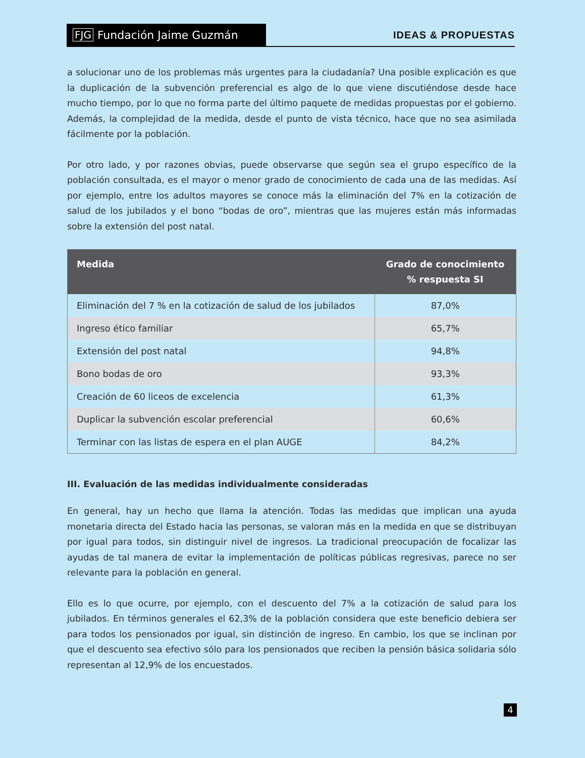FJG Fundación Jaime Guzmán
IDEAS & PROPUESTAS
a solucionar uno de los problemas más urgentes para la ciudadanía? Una posible explicación es que la duplicación de la subvención preferencial es algo de lo que viene discutiéndose desde hace mucho tiempo, por lo que no forma parte del último paquete de medidas propuestas por el gobierno. Además, la complejidad de la medida, desde el punto de vista técnico, hace que no sea asimilada fácilmente por la población.
Por otro lado, y por razones obvias, puede observarse que según sea el grupo específico de la población consultada, es el mayor o menor grado de conocimiento de cada una de las medidas. Así por ejemplo, entre los adultos mayores se conoce más la eliminación del 7% en la cotización de salud de los jubilados y el bono “bodas de oro”, mientras que las mujeres están más informadas sobre la extensión del post natal.
| Medida | Grado de conocimiento % respuesta SI |
| --- | --- |
| Eliminación del 7 % en la cotización de salud de los jubilados | 87,0% |
| Ingreso ético familiar | 65,7% |
| Extensión del post natal | 94,8% |
| Bono bodas de oro | 93,3% |
| Creación de 60 liceos de excelencia | 61,3% |
| Duplicar la subvención escolar preferencial | 60,6% |
| Terminar con las listas de espera en el plan AUGE | 84,2% |
III. Evaluación de las medidas individualmente consideradas
En general, hay un hecho que llama la atención. Todas las medidas que implican una ayuda monetaria directa del Estado hacia las personas, se valoran más en la medida en que se distribuyan por igual para todos, sin distinguir nivel de ingresos. La tradicional preocupación de focalizar las ayudas de tal manera de evitar la implementación de políticas públicas regresivas, parece no ser relevante para la población en general.
Ello es lo que ocurre, por ejemplo, con el descuento del 7% a la cotización de salud para los jubilados. En términos generales el 62,3% de la población considera que este beneficio debiera ser para todos los pensionados por igual, sin distinción de ingreso. En cambio, los que se inclinan por que el descuento sea efectivo sólo para los pensionados que reciben la pensión básica solidaria sólo representan al 12,9% de los encuestados.
4